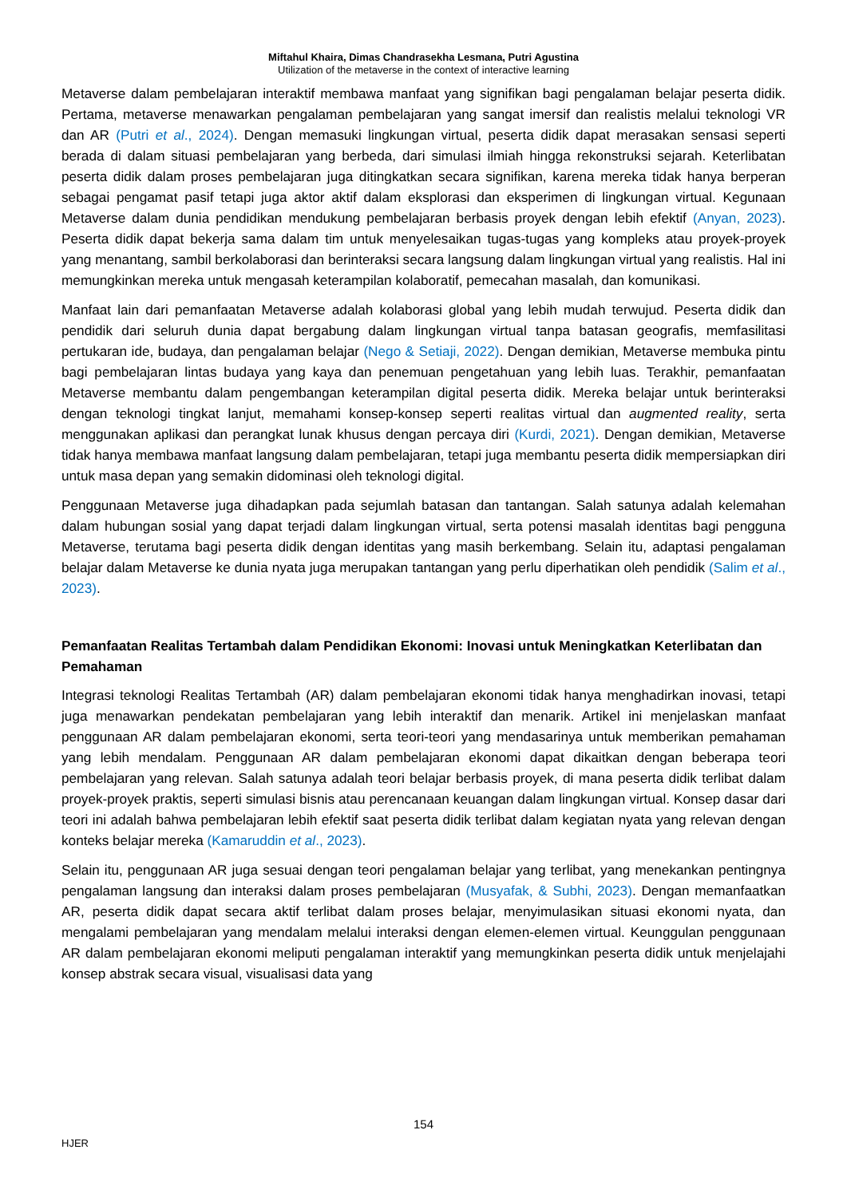Miftahul Khaira, Dimas Chandrasekha Lesmana, Putri Agustina
Utilization of the metaverse in the context of interactive learning
Metaverse dalam pembelajaran interaktif membawa manfaat yang signifikan bagi pengalaman belajar peserta didik. Pertama, metaverse menawarkan pengalaman pembelajaran yang sangat imersif dan realistis melalui teknologi VR dan AR (Putri et al., 2024). Dengan memasuki lingkungan virtual, peserta didik dapat merasakan sensasi seperti berada di dalam situasi pembelajaran yang berbeda, dari simulasi ilmiah hingga rekonstruksi sejarah. Keterlibatan peserta didik dalam proses pembelajaran juga ditingkatkan secara signifikan, karena mereka tidak hanya berperan sebagai pengamat pasif tetapi juga aktor aktif dalam eksplorasi dan eksperimen di lingkungan virtual. Kegunaan Metaverse dalam dunia pendidikan mendukung pembelajaran berbasis proyek dengan lebih efektif (Anyan, 2023). Peserta didik dapat bekerja sama dalam tim untuk menyelesaikan tugas-tugas yang kompleks atau proyek-proyek yang menantang, sambil berkolaborasi dan berinteraksi secara langsung dalam lingkungan virtual yang realistis. Hal ini memungkinkan mereka untuk mengasah keterampilan kolaboratif, pemecahan masalah, dan komunikasi.
Manfaat lain dari pemanfaatan Metaverse adalah kolaborasi global yang lebih mudah terwujud. Peserta didik dan pendidik dari seluruh dunia dapat bergabung dalam lingkungan virtual tanpa batasan geografis, memfasilitasi pertukaran ide, budaya, dan pengalaman belajar (Nego & Setiaji, 2022). Dengan demikian, Metaverse membuka pintu bagi pembelajaran lintas budaya yang kaya dan penemuan pengetahuan yang lebih luas. Terakhir, pemanfaatan Metaverse membantu dalam pengembangan keterampilan digital peserta didik. Mereka belajar untuk berinteraksi dengan teknologi tingkat lanjut, memahami konsep-konsep seperti realitas virtual dan augmented reality, serta menggunakan aplikasi dan perangkat lunak khusus dengan percaya diri (Kurdi, 2021). Dengan demikian, Metaverse tidak hanya membawa manfaat langsung dalam pembelajaran, tetapi juga membantu peserta didik mempersiapkan diri untuk masa depan yang semakin didominasi oleh teknologi digital.
Penggunaan Metaverse juga dihadapkan pada sejumlah batasan dan tantangan. Salah satunya adalah kelemahan dalam hubungan sosial yang dapat terjadi dalam lingkungan virtual, serta potensi masalah identitas bagi pengguna Metaverse, terutama bagi peserta didik dengan identitas yang masih berkembang. Selain itu, adaptasi pengalaman belajar dalam Metaverse ke dunia nyata juga merupakan tantangan yang perlu diperhatikan oleh pendidik (Salim et al., 2023).
Pemanfaatan Realitas Tertambah dalam Pendidikan Ekonomi: Inovasi untuk Meningkatkan Keterlibatan dan Pemahaman
Integrasi teknologi Realitas Tertambah (AR) dalam pembelajaran ekonomi tidak hanya menghadirkan inovasi, tetapi juga menawarkan pendekatan pembelajaran yang lebih interaktif dan menarik. Artikel ini menjelaskan manfaat penggunaan AR dalam pembelajaran ekonomi, serta teori-teori yang mendasarinya untuk memberikan pemahaman yang lebih mendalam. Penggunaan AR dalam pembelajaran ekonomi dapat dikaitkan dengan beberapa teori pembelajaran yang relevan. Salah satunya adalah teori belajar berbasis proyek, di mana peserta didik terlibat dalam proyek-proyek praktis, seperti simulasi bisnis atau perencanaan keuangan dalam lingkungan virtual. Konsep dasar dari teori ini adalah bahwa pembelajaran lebih efektif saat peserta didik terlibat dalam kegiatan nyata yang relevan dengan konteks belajar mereka (Kamaruddin et al., 2023).
Selain itu, penggunaan AR juga sesuai dengan teori pengalaman belajar yang terlibat, yang menekankan pentingnya pengalaman langsung dan interaksi dalam proses pembelajaran (Musyafak, & Subhi, 2023). Dengan memanfaatkan AR, peserta didik dapat secara aktif terlibat dalam proses belajar, menyimulasikan situasi ekonomi nyata, dan mengalami pembelajaran yang mendalam melalui interaksi dengan elemen-elemen virtual. Keunggulan penggunaan AR dalam pembelajaran ekonomi meliputi pengalaman interaktif yang memungkinkan peserta didik untuk menjelajahi konsep abstrak secara visual, visualisasi data yang
154
HJER